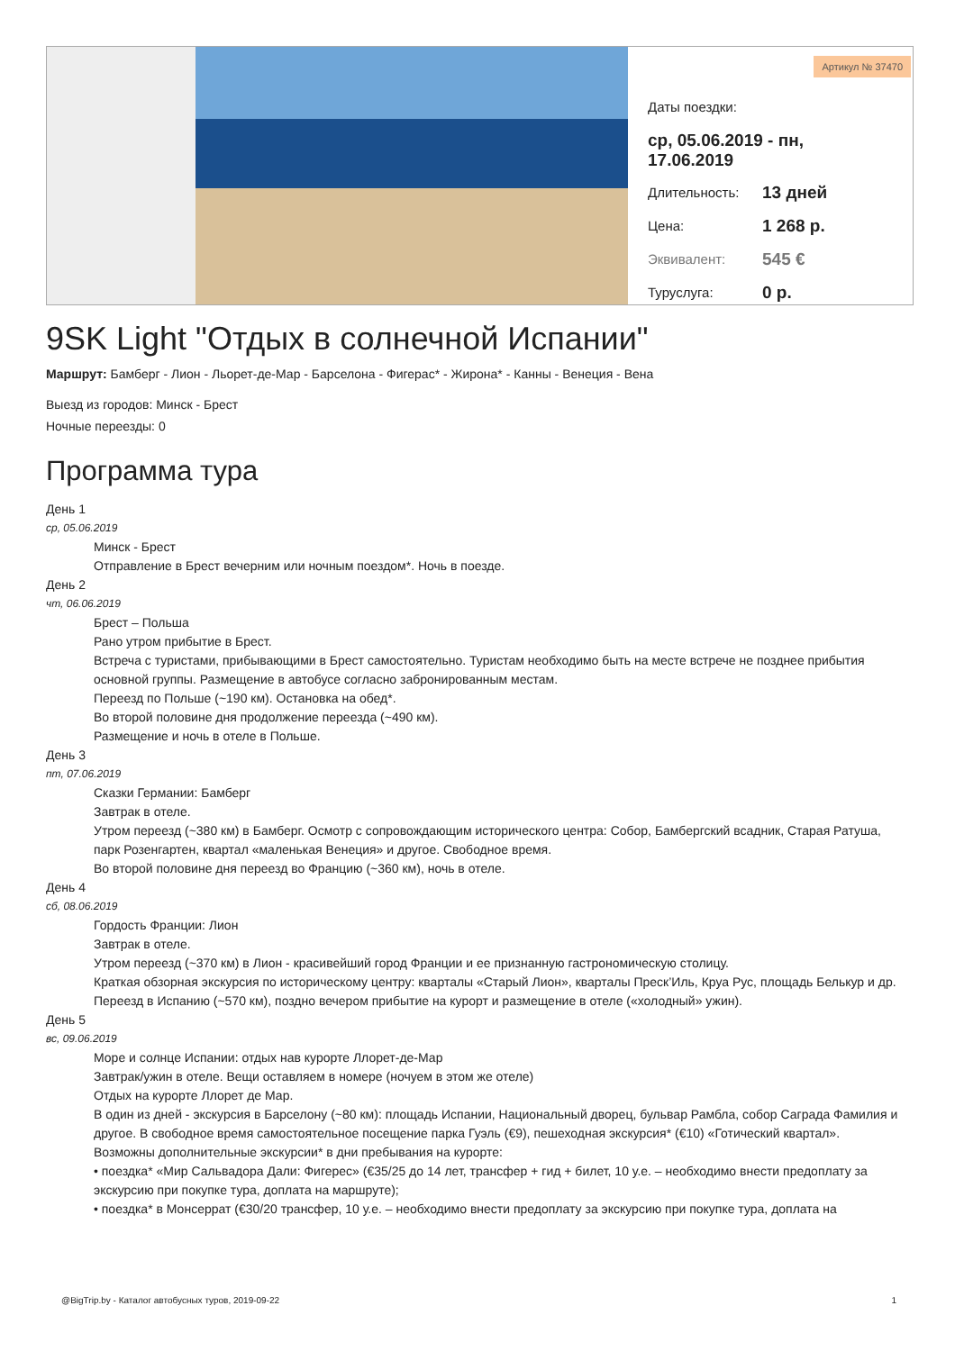Артикул № 37470
Даты поездки:
ср, 05.06.2019 - пн, 17.06.2019
Длительность: 13 дней
Цена: 1 268 р.
Эквивалент: 545 €
Туруслуга: 0 р.
9SK Light "Отдых в солнечной Испании"
Маршрут: Бамберг - Лион - Льорет-де-Мар - Барселона - Фигерас* - Жирона* - Канны - Венеция - Вена
Выезд из городов: Минск - Брест
Ночные переезды: 0
Программа тура
День 1
ср, 05.06.2019
Минск - Брест
Отправление в Брест вечерним или ночным поездом*. Ночь в поезде.
День 2
чт, 06.06.2019
Брест – Польша
Рано утром прибытие в Брест.
Встреча с туристами, прибывающими в Брест самостоятельно. Туристам необходимо быть на месте встрече не позднее прибытия основной группы. Размещение в автобусе согласно забронированным местам.
Переезд по Польше (~190 км). Остановка на обед*.
Во второй половине дня продолжение переезда (~490 км).
Размещение и ночь в отеле в Польше.
День 3
пт, 07.06.2019
Сказки Германии: Бамберг
Завтрак в отеле.
Утром переезд (~380 км) в Бамберг. Осмотр с сопровождающим исторического центра: Собор, Бамбергский всадник, Старая Ратуша, парк Розенгартен, квартал «маленькая Венеция» и другое. Свободное время.
Во второй половине дня переезд во Францию (~360 км), ночь в отеле.
День 4
сб, 08.06.2019
Гордость Франции: Лион
Завтрак в отеле.
Утром переезд (~370 км) в Лион - красивейший город Франции и ее признанную гастрономическую столицу.
Краткая обзорная экскурсия по историческому центру: кварталы «Старый Лион», кварталы Преск’Иль, Круа Рус, площадь Белькур и др.
Переезд в Испанию (~570 км), поздно вечером прибытие на курорт и размещение в отеле («холодный» ужин).
День 5
вс, 09.06.2019
Море и солнце Испании: отдых нав курорте Ллорет-де-Мар
Завтрак/ужин в отеле. Вещи оставляем в номере (ночуем в этом же отеле)
Отдых на курорте Ллорет де Мар.
В один из дней - экскурсия в Барселону (~80 км): площадь Испании, Национальный дворец, бульвар Рамбла, собор Саграда Фамилия и другое. В свободное время самостоятельное посещение парка Гуэль (€9), пешеходная экскурсия* (€10) «Готический квартал».
Возможны дополнительные экскурсии* в дни пребывания на курорте:
• поездка* «Мир Сальвадора Дали: Фигерес» (€35/25 до 14 лет, трансфер + гид + билет, 10 у.е. – необходимо внести предоплату за экскурсию при покупке тура, доплата на маршруте);
• поездка* в Монсеррат (€30/20 трансфер, 10 у.е. – необходимо внести предоплату за экскурсию при покупке тура, доплата на
@BigTrip.by - Каталог автобусных туров, 2019-09-22 1